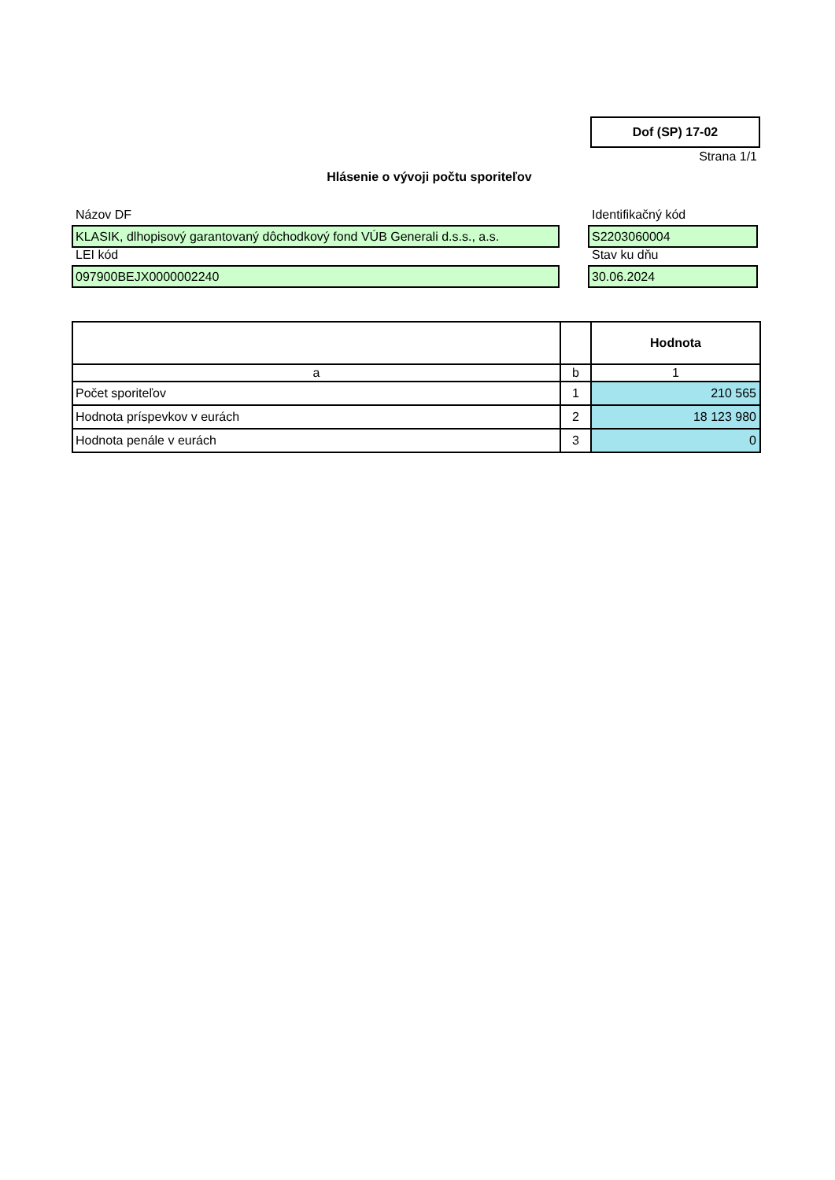Dof (SP) 17-02
Strana 1/1
Hlásenie o vývoji počtu sporiteľov
Názov DF
Identifikačný kód
KLASIK, dlhopisový garantovaný dôchodkový fond VÚB Generali d.s.s., a.s.
S2203060004
LEI kód
Stav ku dňu
097900BEJX0000002240
30.06.2024
| | | Hodnota |
| --- | --- | --- |
| a | b | 1 |
| Počet sporiteľov | 1 | 210 565 |
| Hodnota príspevkov v eurách | 2 | 18 123 980 |
| Hodnota penále v eurách | 3 | 0 |